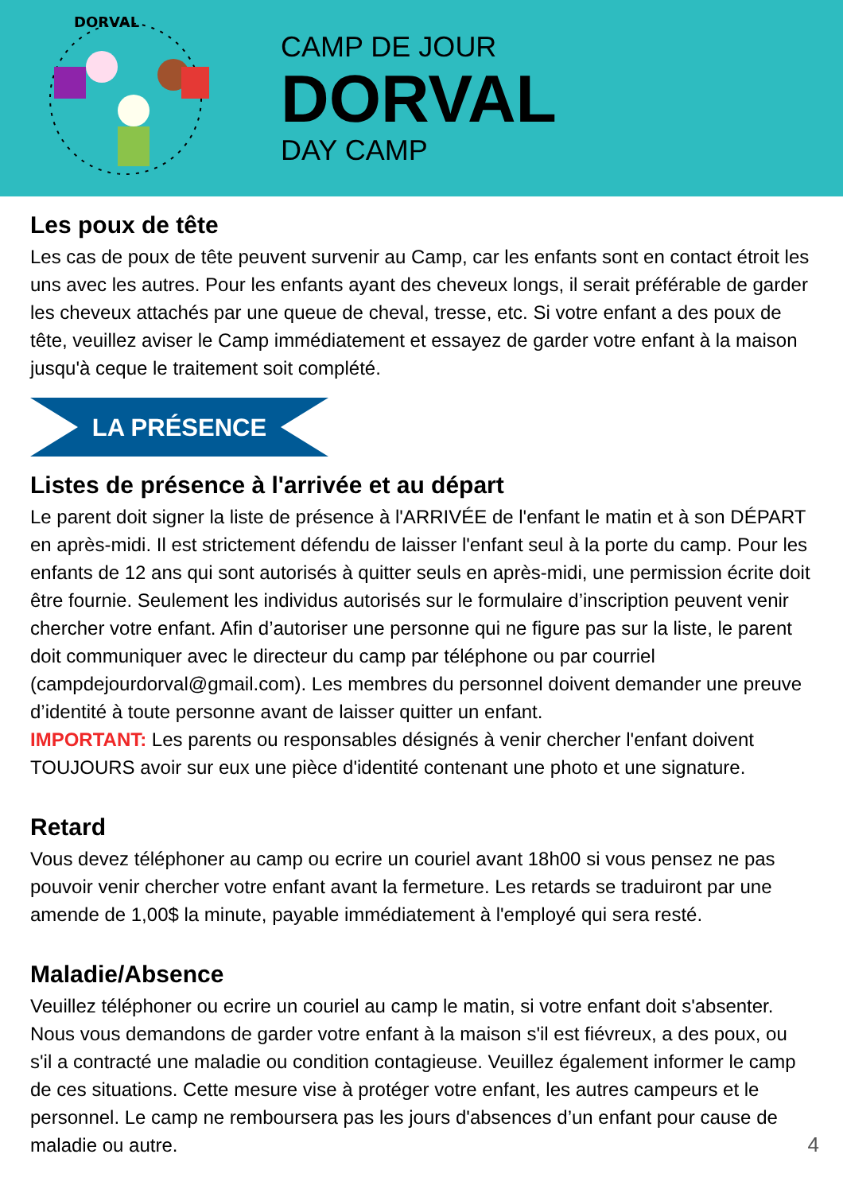DORVAL
CAMP DE JOUR
DORVAL
DAY CAMP
Les poux de tête
Les cas de poux de tête peuvent survenir au Camp, car les enfants sont en contact étroit les uns avec les autres. Pour les enfants ayant des cheveux longs, il serait préférable de garder les cheveux attachés par une queue de cheval, tresse, etc. Si votre enfant a des poux de tête, veuillez aviser le Camp immédiatement et essayez de garder votre enfant à la maison jusqu'à ceque le traitement soit complété.
LA PRÉSENCE
Listes de présence à l'arrivée et au départ
Le parent doit signer la liste de présence à l'ARRIVÉE de l'enfant le matin et à son DÉPART en après-midi. Il est strictement défendu de laisser l'enfant seul à la porte du camp. Pour les enfants de 12 ans qui sont autorisés à quitter seuls en après-midi, une permission écrite doit être fournie. Seulement les individus autorisés sur le formulaire d’inscription peuvent venir chercher votre enfant. Afin d’autoriser une personne qui ne figure pas sur la liste, le parent doit communiquer avec le directeur du camp par téléphone ou par courriel (campdejourdorval@gmail.com). Les membres du personnel doivent demander une preuve d’identité à toute personne avant de laisser quitter un enfant.
IMPORTANT: Les parents ou responsables désignés à venir chercher l'enfant doivent TOUJOURS avoir sur eux une pièce d'identité contenant une photo et une signature.
Retard
Vous devez téléphoner au camp ou ecrire un couriel avant 18h00 si vous pensez ne pas pouvoir venir chercher votre enfant avant la fermeture. Les retards se traduiront par une amende de 1,00$ la minute, payable immédiatement à l'employé qui sera resté.
Maladie/Absence
Veuillez téléphoner ou ecrire un couriel au camp le matin, si votre enfant doit s'absenter. Nous vous demandons de garder votre enfant à la maison s'il est fiévreux, a des poux, ou s'il a contracté une maladie ou condition contagieuse. Veuillez également informer le camp de ces situations. Cette mesure vise à protéger votre enfant, les autres campeurs et le personnel. Le camp ne remboursera pas les jours d'absences d’un enfant pour cause de maladie ou autre.
4